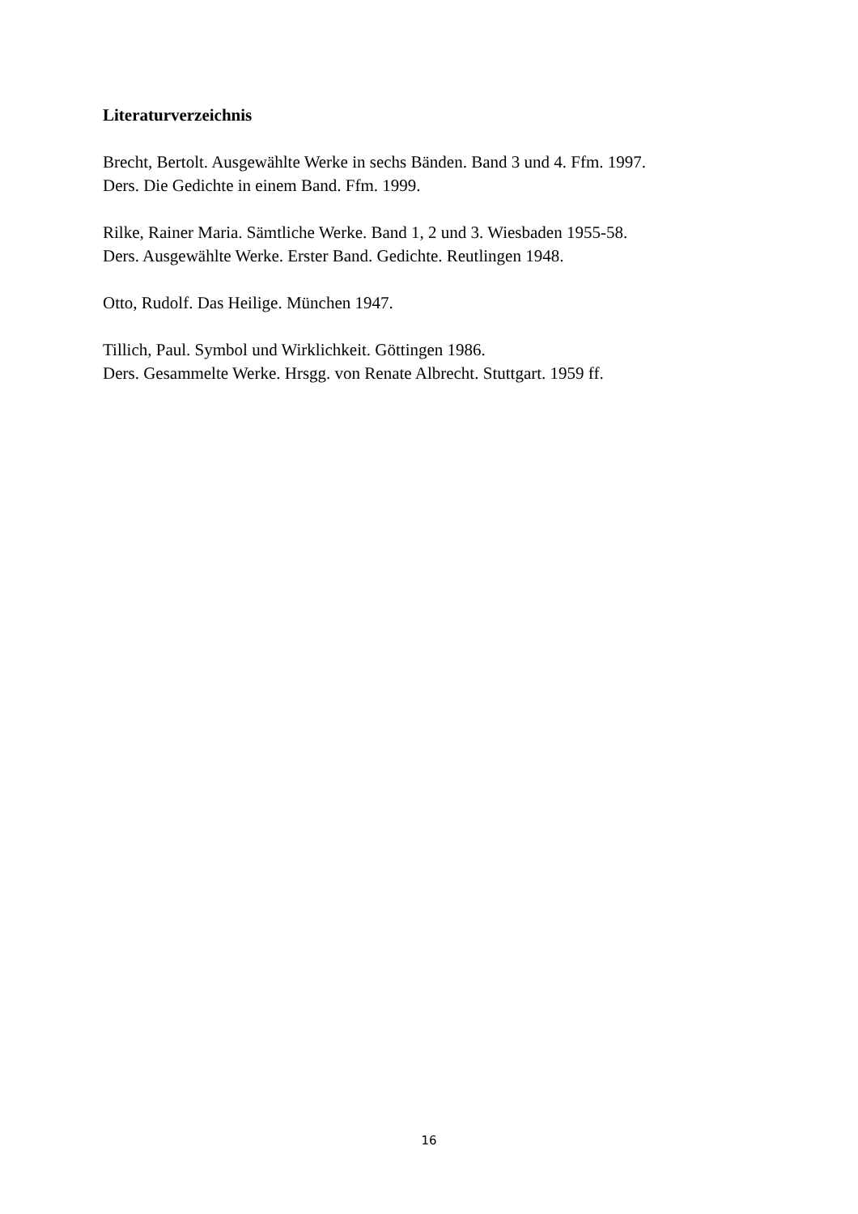Literaturverzeichnis
Brecht, Bertolt. Ausgewählte Werke in sechs Bänden. Band 3 und 4. Ffm. 1997.
Ders. Die Gedichte in einem Band. Ffm. 1999.
Rilke, Rainer Maria. Sämtliche Werke. Band 1, 2 und 3. Wiesbaden 1955-58.
Ders. Ausgewählte Werke. Erster Band. Gedichte. Reutlingen 1948.
Otto, Rudolf. Das Heilige. München 1947.
Tillich, Paul. Symbol und Wirklichkeit. Göttingen 1986.
Ders. Gesammelte Werke. Hrsgg. von Renate Albrecht. Stuttgart. 1959 ff.
16